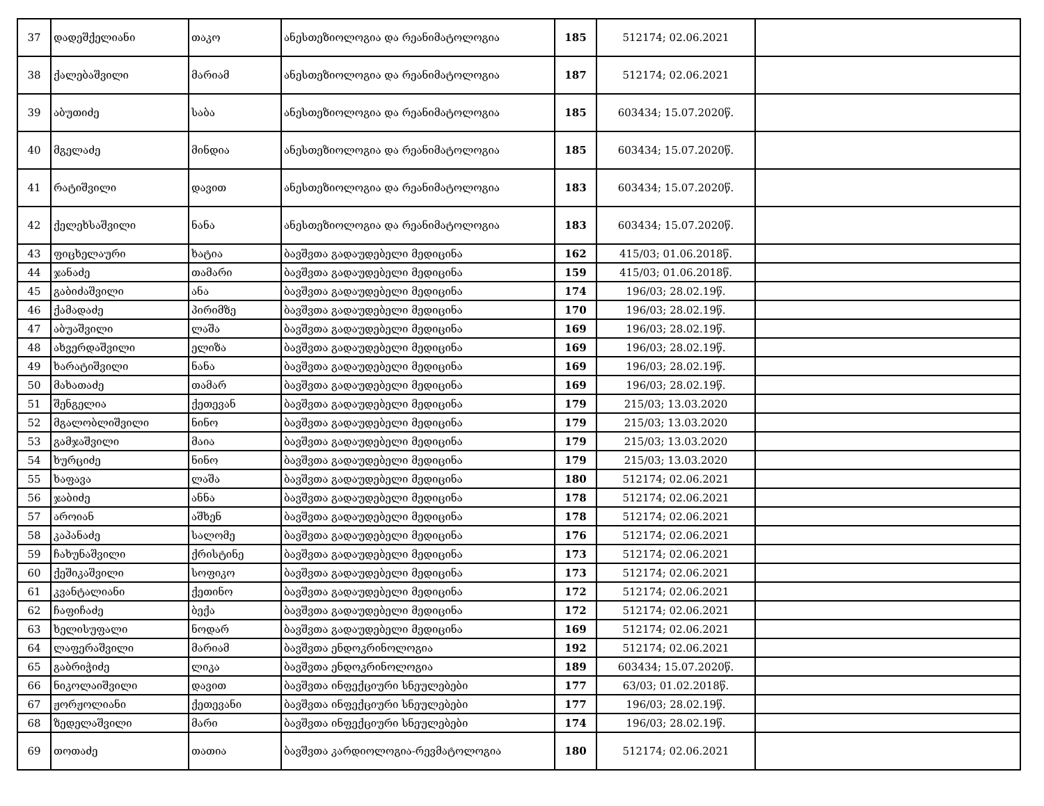| 37 | დადეშქელიანი | თაკო | ანესთეზიოლოგია და რეანიმატოლოგია | 185 | 512174; 02.06.2021 | |
| 38 | ქალებაშვილი | მარიამ | ანესთეზიოლოგია და რეანიმატოლოგია | 187 | 512174; 02.06.2021 | |
| 39 | აბუთიძე | საბა | ანესთეზიოლოგია და რეანიმატოლოგია | 185 | 603434; 15.07.2020წ. | |
| 40 | მგელაძე | მინდია | ანესთეზიოლოგია და რეანიმატოლოგია | 185 | 603434; 15.07.2020წ. | |
| 41 | რატიშვილი | დავით | ანესთეზიოლოგია და რეანიმატოლოგია | 183 | 603434; 15.07.2020წ. | |
| 42 | ქელეხსაშვილი | ნანა | ანესთეზიოლოგია და რეანიმატოლოგია | 183 | 603434; 15.07.2020წ. | |
| 43 | ფიცხელაური | ხატია | ბავშვთა გადაუდებელი მედიცინა | 162 | 415/03; 01.06.2018წ. | |
| 44 | ჯანაძე | თამარი | ბავშვთა გადაუდებელი მედიცინა | 159 | 415/03; 01.06.2018წ. | |
| 45 | გაბიძაშვილი | ანა | ბავშვთა გადაუდებელი მედიცინა | 174 | 196/03; 28.02.19წ. | |
| 46 | ქამადაძე | პირიმზე | ბავშვთა გადაუდებელი მედიცინა | 170 | 196/03; 28.02.19წ. | |
| 47 | აბუაშვილი | ლაშა | ბავშვთა გადაუდებელი მედიცინა | 169 | 196/03; 28.02.19წ. | |
| 48 | ახვერდაშვილი | ელიზა | ბავშვთა გადაუდებელი მედიცინა | 169 | 196/03; 28.02.19წ. | |
| 49 | ხარატიშვილი | ნანა | ბავშვთა გადაუდებელი მედიცინა | 169 | 196/03; 28.02.19წ. | |
| 50 | მახათაძე | თამარ | ბავშვთა გადაუდებელი მედიცინა | 169 | 196/03; 28.02.19წ. | |
| 51 | შენგელია | ქეთევან | ბავშვთა გადაუდებელი მედიცინა | 179 | 215/03; 13.03.2020 | |
| 52 | მგალობლიშვილი | ნინო | ბავშვთა გადაუდებელი მედიცინა | 179 | 215/03; 13.03.2020 | |
| 53 | გამჯაშვილი | მაია | ბავშვთა გადაუდებელი მედიცინა | 179 | 215/03; 13.03.2020 | |
| 54 | ხურციძე | ნინო | ბავშვთა გადაუდებელი მედიცინა | 179 | 215/03; 13.03.2020 | |
| 55 | ხაფავა | ლაშა | ბავშვთა გადაუდებელი მედიცინა | 180 | 512174; 02.06.2021 | |
| 56 | ჯაბიძე | ანნა | ბავშვთა გადაუდებელი მედიცინა | 178 | 512174; 02.06.2021 | |
| 57 | აროიან | აშხენ | ბავშვთა გადაუდებელი მედიცინა | 178 | 512174; 02.06.2021 | |
| 58 | კაპანაძე | სალომე | ბავშვთა გადაუდებელი მედიცინა | 176 | 512174; 02.06.2021 | |
| 59 | ჩახუნაშვილი | ქრისტინე | ბავშვთა გადაუდებელი მედიცინა | 173 | 512174; 02.06.2021 | |
| 60 | ქეშიკაშვილი | სოფიკო | ბავშვთა გადაუდებელი მედიცინა | 173 | 512174; 02.06.2021 | |
| 61 | კვანტალიანი | ქეთინო | ბავშვთა გადაუდებელი მედიცინა | 172 | 512174; 02.06.2021 | |
| 62 | ჩაფიჩაძე | ბექა | ბავშვთა გადაუდებელი მედიცინა | 172 | 512174; 02.06.2021 | |
| 63 | ხელისუფალი | ნოდარ | ბავშვთა გადაუდებელი მედიცინა | 169 | 512174; 02.06.2021 | |
| 64 | ლაფერაშვილი | მარიამ | ბავშვთა ენდოკრინოლოგია | 192 | 512174; 02.06.2021 | |
| 65 | გაბრიჭიძე | ლიკა | ბავშვთა ენდოკრინოლოგია | 189 | 603434; 15.07.2020წ. | |
| 66 | ნიკოლაიშვილი | დავით | ბავშვთა ინფექციური სნეულებები | 177 | 63/03; 01.02.2018წ. | |
| 67 | ჟორჟოლიანი | ქეთევანი | ბავშვთა ინფექციური სნეულებები | 177 | 196/03; 28.02.19წ. | |
| 68 | ზედელაშვილი | მარი | ბავშვთა ინფექციური სნეულებები | 174 | 196/03; 28.02.19წ. | |
| 69 | თოთაძე | თათია | ბავშვთა კარდიოლოგია-რევმატოლოგია | 180 | 512174; 02.06.2021 | |